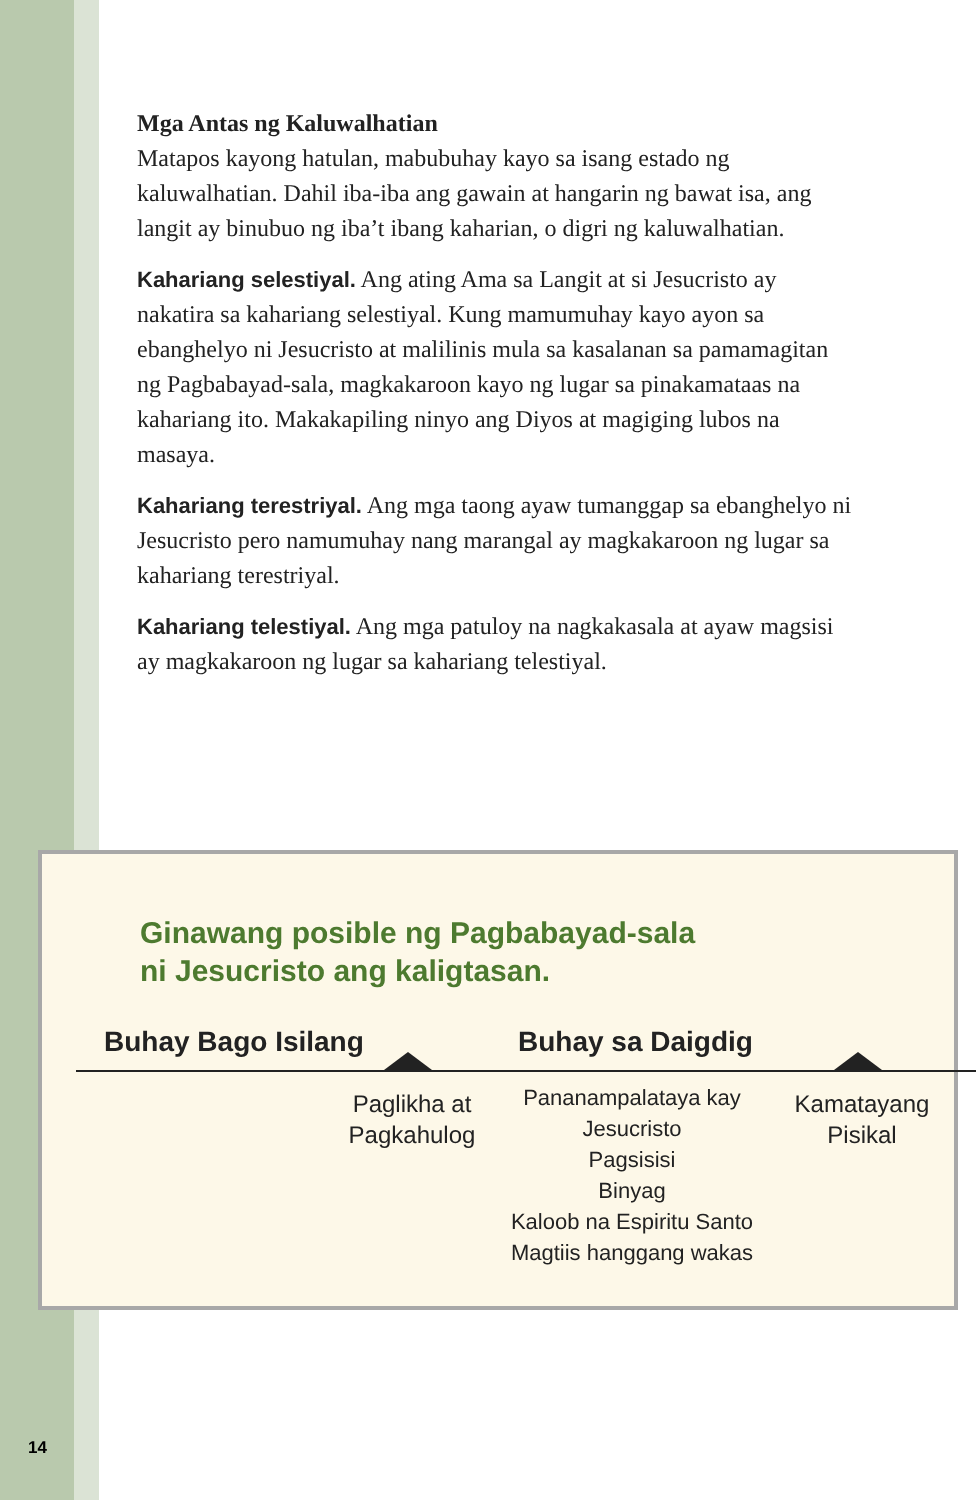Mga Antas ng Kaluwalhatian
Matapos kayong hatulan, mabubuhay kayo sa isang estado ng kaluwalhatian. Dahil iba-iba ang gawain at hangarin ng bawat isa, ang langit ay binubuo ng iba’t ibang kaharian, o digri ng kaluwalhatian.
Kahariang selestiyal. Ang ating Ama sa Langit at si Jesucristo ay nakatira sa kahariang selestiyal. Kung mamumuhay kayo ayon sa ebanghelyo ni Jesucristo at malilinis mula sa kasalanan sa pamamagitan ng Pagbabayad-sala, magkakaroon kayo ng lugar sa pinakamataas na kahariang ito. Makakapiling ninyo ang Diyos at magiging lubos na masaya.
Kahariang terestriyal. Ang mga taong ayaw tumanggap sa ebanghelyo ni Jesucristo pero namumuhay nang marangal ay magkakaroon ng lugar sa kahariang terestriyal.
Kahariang telestiyal. Ang mga patuloy na nagkakasala at ayaw magsisi ay magkakaroon ng lugar sa kahariang telestiyal.
Ginawang posible ng Pagbabayad-sala
ni Jesucristo ang kaligtasan.
Buhay Bago Isilang Buhay sa Daigdig
Paglikha at
Pagkahulog
Pananampalataya kay Jesucristo
Pagsisisi
Binyag
Kaloob na Espiritu Santo
Magtiis hanggang wakas
Kamatayang
Pisikal
14